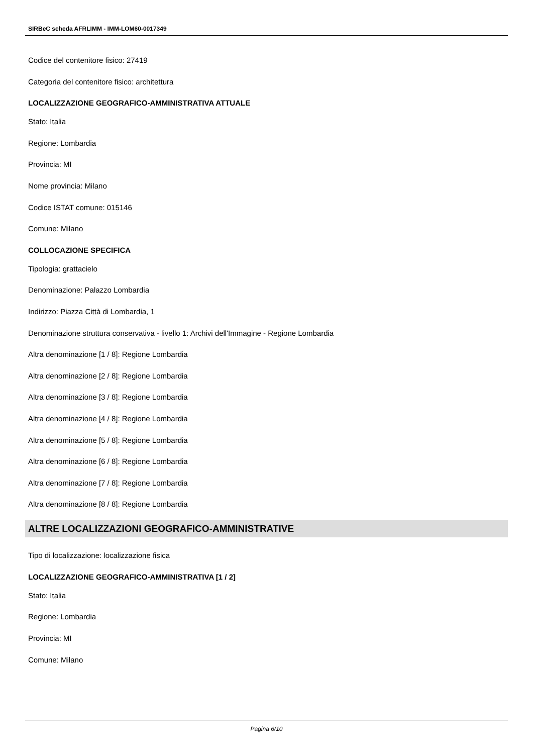SIRBeC scheda AFRLIMM - IMM-LOM60-0017349
Codice del contenitore fisico: 27419
Categoria del contenitore fisico: architettura
LOCALIZZAZIONE GEOGRAFICO-AMMINISTRATIVA ATTUALE
Stato: Italia
Regione: Lombardia
Provincia: MI
Nome provincia: Milano
Codice ISTAT comune: 015146
Comune: Milano
COLLOCAZIONE SPECIFICA
Tipologia: grattacielo
Denominazione: Palazzo Lombardia
Indirizzo: Piazza Città di Lombardia, 1
Denominazione struttura conservativa - livello 1: Archivi dell'Immagine - Regione Lombardia
Altra denominazione [1 / 8]: Regione Lombardia
Altra denominazione [2 / 8]: Regione Lombardia
Altra denominazione [3 / 8]: Regione Lombardia
Altra denominazione [4 / 8]: Regione Lombardia
Altra denominazione [5 / 8]: Regione Lombardia
Altra denominazione [6 / 8]: Regione Lombardia
Altra denominazione [7 / 8]: Regione Lombardia
Altra denominazione [8 / 8]: Regione Lombardia
ALTRE LOCALIZZAZIONI GEOGRAFICO-AMMINISTRATIVE
Tipo di localizzazione: localizzazione fisica
LOCALIZZAZIONE GEOGRAFICO-AMMINISTRATIVA [1 / 2]
Stato: Italia
Regione: Lombardia
Provincia: MI
Comune: Milano
Pagina 6/10